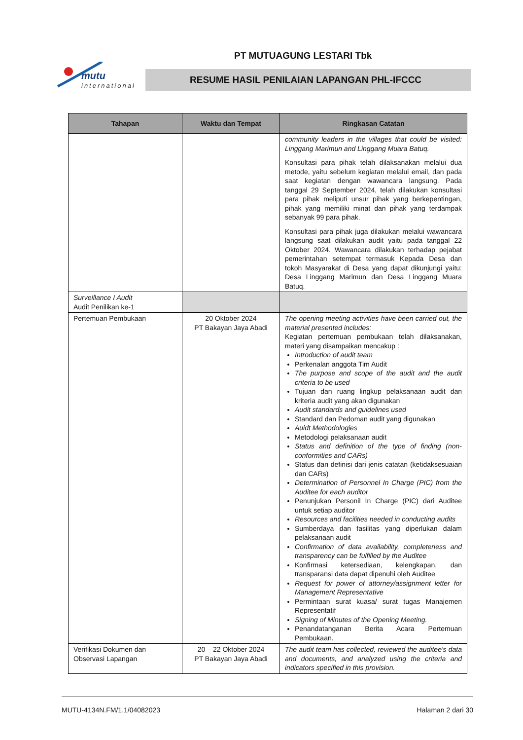mutu
international
PT MUTUAGUNG LESTARI Tbk
RESUME HASIL PENILAIAN LAPANGAN PHL-IFCCC
| Tahapan | Waktu dan Tempat | Ringkasan Catatan |
| --- | --- | --- |
| | | community leaders in the villages that could be visited: Linggang Marimun and Linggang Muara Batuq. Konsultasi para pihak telah dilaksanakan melalui dua metode, yaitu sebelum kegiatan melalui email, dan pada saat kegiatan dengan wawancara langsung. Pada tanggal 29 September 2024, telah dilakukan konsultasi para pihak meliputi unsur pihak yang berkepentingan, pihak yang memiliki minat dan pihak yang terdampak sebanyak 99 para pihak. Konsultasi para pihak juga dilakukan melalui wawancara langsung saat dilakukan audit yaitu pada tanggal 22 Oktober 2024. Wawancara dilakukan terhadap pejabat pemerintahan setempat termasuk Kepada Desa dan tokoh Masyarakat di Desa yang dapat dikunjungi yaitu: Desa Linggang Marimun dan Desa Linggang Muara Batuq. |
| Surveillance I Audit Audit Penilikan ke-1 | | |
| Pertemuan Pembukaan | 20 Oktober 2024 PT Bakayan Jaya Abadi | The opening meeting activities have been carried out, the material presented includes: Kegiatan pertemuan pembukaan telah dilaksanakan, materi yang disampaikan mencakup : Introduction of audit team Perkenalan anggota Tim Audit The purpose and scope of the audit and the audit criteria to be used Tujuan dan ruang lingkup pelaksanaan audit dan kriteria audit yang akan digunakan Audit standards and guidelines used Standard dan Pedoman audit yang digunakan Auidt Methodologies Metodologi pelaksanaan audit Status and definition of the type of finding (non-conformities and CARs) Status dan definisi dari jenis catatan (ketidaksesuaian dan CARs) Determination of Personnel In Charge (PIC) from the Auditee for each auditor Penunjukan Personil In Charge (PIC) dari Auditee untuk setiap auditor Resources and facilities needed in conducting audits Sumberdaya dan fasilitas yang diperlukan dalam pelaksanaan audit Confirmation of data availability, completeness and transparency can be fulfilled by the Auditee Konfirmasi ketersediaan, kelengkapan, dan transparansi data dapat dipenuhi oleh Auditee Request for power of attorney/assignment letter for Management Representative Permintaan surat kuasa/ surat tugas Manajemen Representatif Signing of Minutes of the Opening Meeting. Penandatanganan Berita Acara Pertemuan Pembukaan. |
| Verifikasi Dokumen dan Observasi Lapangan | 20 – 22 Oktober 2024 PT Bakayan Jaya Abadi | The audit team has collected, reviewed the auditee's data and documents, and analyzed using the criteria and indicators specified in this provision. |
MUTU-4134N.FM/1.1/04082023 Halaman 2 dari 30